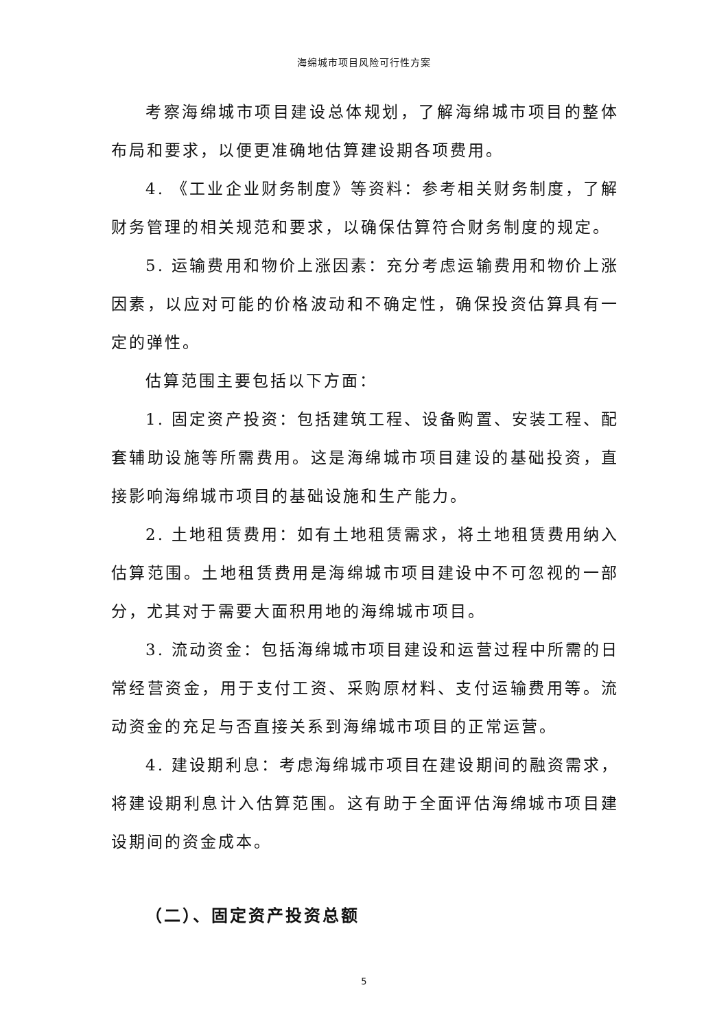海绵城市项目风险可行性方案
考察海绵城市项目建设总体规划，了解海绵城市项目的整体布局和要求，以便更准确地估算建设期各项费用。
4. 《工业企业财务制度》等资料：参考相关财务制度，了解财务管理的相关规范和要求，以确保估算符合财务制度的规定。
5. 运输费用和物价上涨因素：充分考虑运输费用和物价上涨因素，以应对可能的价格波动和不确定性，确保投资估算具有一定的弹性。
估算范围主要包括以下方面：
1. 固定资产投资：包括建筑工程、设备购置、安装工程、配套辅助设施等所需费用。这是海绵城市项目建设的基础投资，直接影响海绵城市项目的基础设施和生产能力。
2. 土地租赁费用：如有土地租赁需求，将土地租赁费用纳入估算范围。土地租赁费用是海绵城市项目建设中不可忽视的一部分，尤其对于需要大面积用地的海绵城市项目。
3. 流动资金：包括海绵城市项目建设和运营过程中所需的日常经营资金，用于支付工资、采购原材料、支付运输费用等。流动资金的充足与否直接关系到海绵城市项目的正常运营。
4. 建设期利息：考虑海绵城市项目在建设期间的融资需求，将建设期利息计入估算范围。这有助于全面评估海绵城市项目建设期间的资金成本。
（二）、固定资产投资总额
5